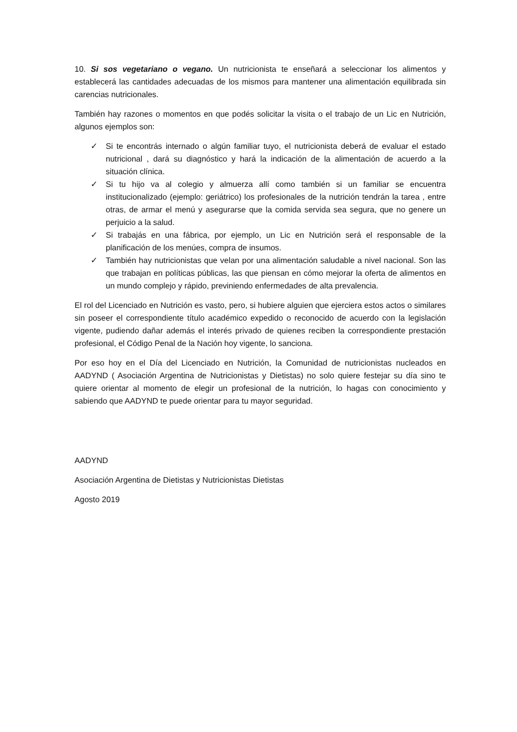10. Si sos vegetariano o vegano. Un nutricionista te enseñará a seleccionar los alimentos y establecerá las cantidades adecuadas de los mismos para mantener una alimentación equilibrada sin carencias nutricionales.
También hay razones o momentos en que podés solicitar la visita o el trabajo de un Lic en Nutrición, algunos ejemplos son:
✓ Si te encontrás internado o algún familiar tuyo, el nutricionista deberá de evaluar el estado nutricional , dará su diagnóstico y hará la indicación de la alimentación de acuerdo a la situación clínica.
✓ Si tu hijo va al colegio y almuerza allí como también si un familiar se encuentra institucionalizado (ejemplo: geriátrico) los profesionales de la nutrición tendrán la tarea , entre otras, de armar el menú y asegurarse que la comida servida sea segura, que no genere un perjuicio a la salud.
✓ Si trabajás en una fábrica, por ejemplo, un Lic en Nutrición será el responsable de la planificación de los menúes, compra de insumos.
✓ También hay nutricionistas que velan por una alimentación saludable a nivel nacional. Son las que trabajan en políticas públicas, las que piensan en cómo mejorar la oferta de alimentos en un mundo complejo y rápido, previniendo enfermedades de alta prevalencia.
El rol del Licenciado en Nutrición es vasto, pero, si hubiere alguien que ejerciera estos actos o similares sin poseer el correspondiente título académico expedido o reconocido de acuerdo con la legislación vigente, pudiendo dañar además el interés privado de quienes reciben la correspondiente prestación profesional, el Código Penal de la Nación hoy vigente, lo sanciona.
Por eso hoy en el Día del Licenciado en Nutrición, la Comunidad de nutricionistas nucleados en AADYND ( Asociación Argentina de Nutricionistas y Dietistas) no solo quiere festejar su día sino te quiere orientar al momento de elegir un profesional de la nutrición, lo hagas con conocimiento y sabiendo que AADYND te puede orientar para tu mayor seguridad.
AADYND
Asociación Argentina de Dietistas y Nutricionistas Dietistas
Agosto 2019